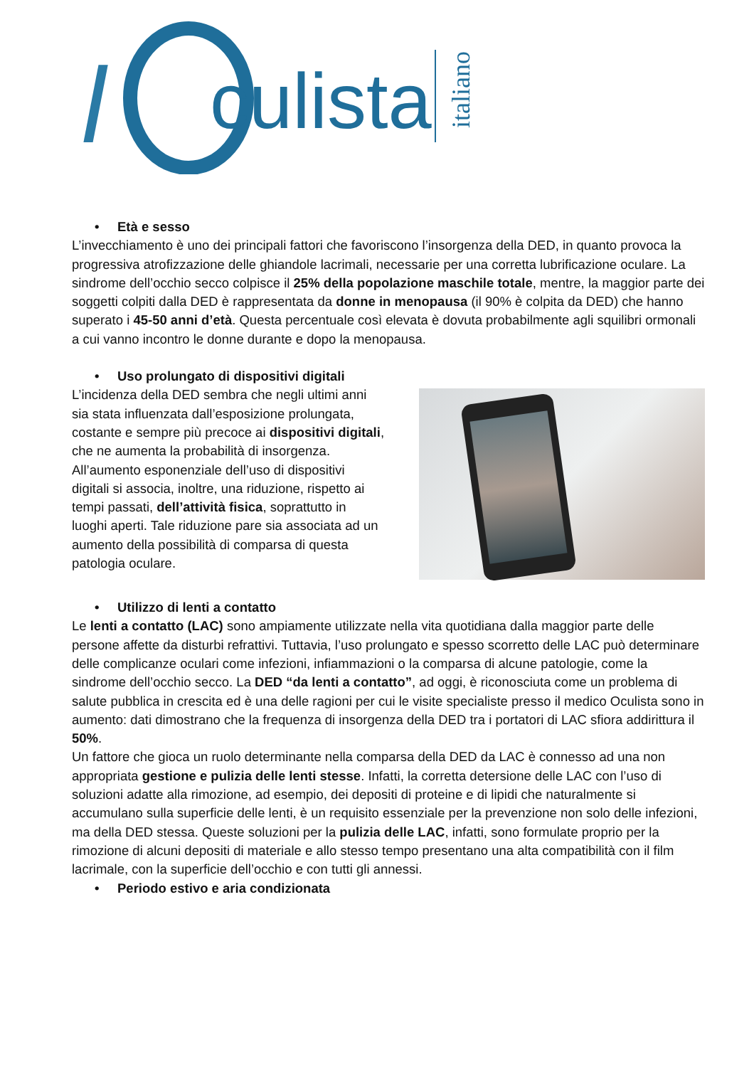l
culista
italiano
• Età e sesso
L’invecchiamento è uno dei principali fattori che favoriscono l’insorgenza della DED, in quanto provoca la progressiva atrofizzazione delle ghiandole lacrimali, necessarie per una corretta lubrificazione oculare. La sindrome dell’occhio secco colpisce il 25% della popolazione maschile totale, mentre, la maggior parte dei soggetti colpiti dalla DED è rappresentata da donne in menopausa (il 90% è colpita da DED) che hanno superato i 45-50 anni d’età. Questa percentuale così elevata è dovuta probabilmente agli squilibri ormonali a cui vanno incontro le donne durante e dopo la menopausa.
• Uso prolungato di dispositivi digitali
L’incidenza della DED sembra che negli ultimi anni sia stata influenzata dall’esposizione prolungata, costante e sempre più precoce ai dispositivi digitali, che ne aumenta la probabilità di insorgenza. All’aumento esponenziale dell’uso di dispositivi digitali si associa, inoltre, una riduzione, rispetto ai tempi passati, dell’attività fisica, soprattutto in luoghi aperti. Tale riduzione pare sia associata ad un aumento della possibilità di comparsa di questa patologia oculare.
• Utilizzo di lenti a contatto
Le lenti a contatto (LAC) sono ampiamente utilizzate nella vita quotidiana dalla maggior parte delle persone affette da disturbi refrattivi. Tuttavia, l’uso prolungato e spesso scorretto delle LAC può determinare delle complicanze oculari come infezioni, infiammazioni o la comparsa di alcune patologie, come la sindrome dell’occhio secco. La DED “da lenti a contatto”, ad oggi, è riconosciuta come un problema di salute pubblica in crescita ed è una delle ragioni per cui le visite specialiste presso il medico Oculista sono in aumento: dati dimostrano che la frequenza di insorgenza della DED tra i portatori di LAC sfiora addirittura il 50%.
Un fattore che gioca un ruolo determinante nella comparsa della DED da LAC è connesso ad una non appropriata gestione e pulizia delle lenti stesse. Infatti, la corretta detersione delle LAC con l’uso di soluzioni adatte alla rimozione, ad esempio, dei depositi di proteine e di lipidi che naturalmente si accumulano sulla superficie delle lenti, è un requisito essenziale per la prevenzione non solo delle infezioni, ma della DED stessa. Queste soluzioni per la pulizia delle LAC, infatti, sono formulate proprio per la rimozione di alcuni depositi di materiale e allo stesso tempo presentano una alta compatibilità con il film lacrimale, con la superficie dell’occhio e con tutti gli annessi.
• Periodo estivo e aria condizionata